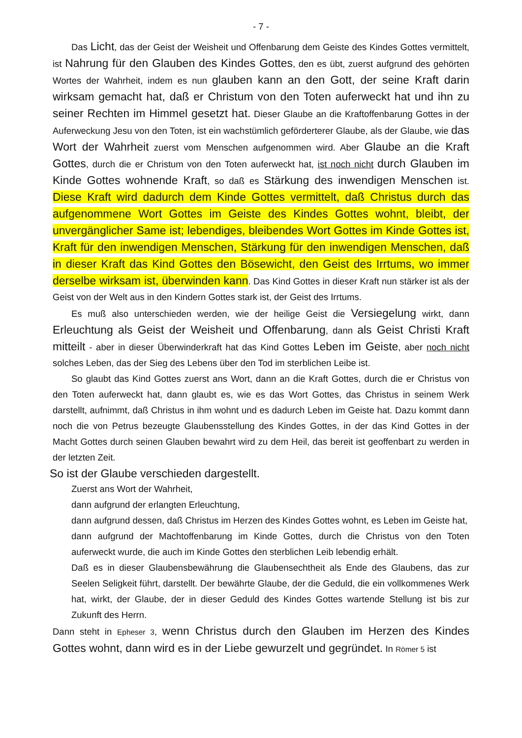- 7 -
Das Licht, das der Geist der Weisheit und Offenbarung dem Geiste des Kindes Gottes vermittelt, ist Nahrung für den Glauben des Kindes Gottes, den es übt, zuerst aufgrund des gehörten Wortes der Wahrheit, indem es nun glauben kann an den Gott, der seine Kraft darin wirksam gemacht hat, daß er Christum von den Toten auferweckt hat und ihn zu seiner Rechten im Himmel gesetzt hat. Dieser Glaube an die Kraftoffenbarung Gottes in der Auferweckung Jesu von den Toten, ist ein wachstümlich geförderterer Glaube, als der Glaube, wie das Wort der Wahrheit zuerst vom Menschen aufgenommen wird. Aber Glaube an die Kraft Gottes, durch die er Christum von den Toten auferweckt hat, ist noch nicht durch Glauben im Kinde Gottes wohnende Kraft, so daß es Stärkung des inwendigen Menschen ist. Diese Kraft wird dadurch dem Kinde Gottes vermittelt, daß Christus durch das aufgenommene Wort Gottes im Geiste des Kindes Gottes wohnt, bleibt, der unvergänglicher Same ist; lebendiges, bleibendes Wort Gottes im Kinde Gottes ist, Kraft für den inwendigen Menschen, Stärkung für den inwendigen Menschen, daß in dieser Kraft das Kind Gottes den Bösewicht, den Geist des Irrtums, wo immer derselbe wirksam ist, überwinden kann. Das Kind Gottes in dieser Kraft nun stärker ist als der Geist von der Welt aus in den Kindern Gottes stark ist, der Geist des Irrtums.
Es muß also unterschieden werden, wie der heilige Geist die Versiegelung wirkt, dann Erleuchtung als Geist der Weisheit und Offenbarung, dann als Geist Christi Kraft mitteilt - aber in dieser Überwinderkraft hat das Kind Gottes Leben im Geiste, aber noch nicht solches Leben, das der Sieg des Lebens über den Tod im sterblichen Leibe ist.
So glaubt das Kind Gottes zuerst ans Wort, dann an die Kraft Gottes, durch die er Christus von den Toten auferweckt hat, dann glaubt es, wie es das Wort Gottes, das Christus in seinem Werk darstellt, aufnimmt, daß Christus in ihm wohnt und es dadurch Leben im Geiste hat. Dazu kommt dann noch die von Petrus bezeugte Glaubensstellung des Kindes Gottes, in der das Kind Gottes in der Macht Gottes durch seinen Glauben bewahrt wird zu dem Heil, das bereit ist geoffenbart zu werden in der letzten Zeit.
So ist der Glaube verschieden dargestellt.
Zuerst ans Wort der Wahrheit,
dann aufgrund der erlangten Erleuchtung,
dann aufgrund dessen, daß Christus im Herzen des Kindes Gottes wohnt, es Leben im Geiste hat,
dann aufgrund der Machtoffenbarung im Kinde Gottes, durch die Christus von den Toten auferweckt wurde, die auch im Kinde Gottes den sterblichen Leib lebendig erhält.
Daß es in dieser Glaubensbewährung die Glaubensechtheit als Ende des Glaubens, das zur Seelen Seligkeit führt, darstellt. Der bewährte Glaube, der die Geduld, die ein vollkommenes Werk hat, wirkt, der Glaube, der in dieser Geduld des Kindes Gottes wartende Stellung ist bis zur Zukunft des Herrn.
Dann steht in Epheser 3, wenn Christus durch den Glauben im Herzen des Kindes Gottes wohnt, dann wird es in der Liebe gewurzelt und gegründet. In Römer 5 ist